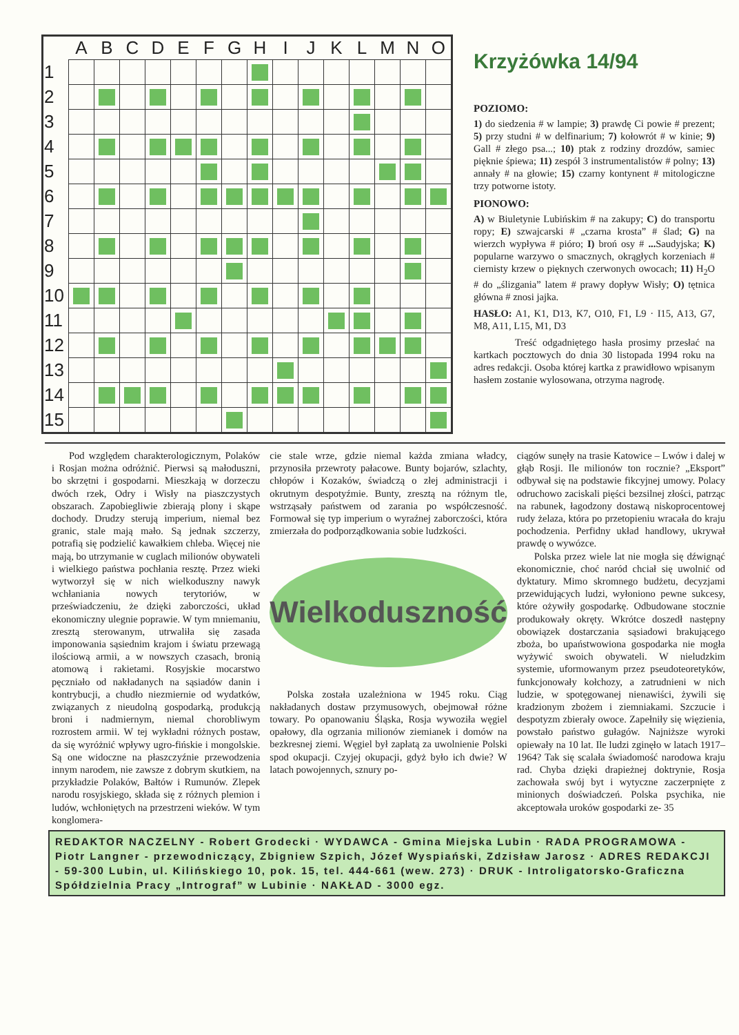| | A | B | C | D | E | F | G | H | I | J | K | L | M | N | O |
| --- | --- | --- | --- | --- | --- | --- | --- | --- | --- | --- | --- | --- | --- | --- | --- |
| 1 | | | | | | | | | | | | | | | |
| 2 | | | | | | | | | | | | | | | |
| 3 | | | | | | | | | | | | | | | |
| 4 | | | | | | | | | | | | | | | |
| 5 | | | | | | | | | | | | | | | |
| 6 | | | | | | | | | | | | | | | |
| 7 | | | | | | | | | | | | | | | |
| 8 | | | | | | | | | | | | | | | |
| 9 | | | | | | | | | | | | | | | |
| 10 | | | | | | | | | | | | | | | |
| 11 | | | | | | | | | | | | | | | |
| 12 | | | | | | | | | | | | | | | |
| 13 | | | | | | | | | | | | | | | |
| 14 | | | | | | | | | | | | | | | |
| 15 | | | | | | | | | | | | | | | |
Krzyżówka 14/94
POZIOMO:
1) do siedzenia # w lampie; 3) prawdę Ci powie # prezent; 5) przy studni # w delfinarium; 7) kołowrót # w kinie; 9) Gall # złego psa...; 10) ptak z rodziny drozdów, samiec pięknie śpiewa; 11) zespół 3 instrumentalistów # polny; 13) annały # na głowie; 15) czarny kontynent # mitologiczne trzy potworne istoty.
PIONOWO:
A) w Biuletynie Lubińskim # na zakupy; C) do transportu ropy; E) szwajcarski # „czarna krosta” # ślad; G) na wierzch wypływa # pióro; I) broń osy # ... Saudyjska; K) popularne warzywo o smacznych, okrągłych korzeniach # ciernisty krzew o pięknych czerwonych owocach; 11) H<sub>2</sub>O # do „ślizgania” latem # prawy dopływ Wisły; O) tętnica główna # znosi jajka.
HASŁO: A1, K1, D13, K7, O10, F1, L9 · I15, A13, G7, M8, A11, L15, M1, D3
Treść odgadniętego hasła prosimy przesłać na kartkach pocztowych do dnia 30 listopada 1994 roku na adres redakcji. Osoba której kartka z prawidłowo wpisanym hasłem zostanie wylosowana, otrzyma nagrodę.
Pod względem charakterologicznym, Polaków i Rosjan można odróżnić. Pierwsi są małoduszni, bo skrzętni i gospodarni. Mieszkają w dorzeczu dwóch rzek, Odry i Wisły na piaszczystych obszarach. Zapobiegliwie zbierają plony i skąpe dochody. Drudzy sterują imperium, niemal bez granic, stale mają mało. Są jednak szczerzy, potrafią się podzielić kawałkiem chleba. Więcej nie mają, bo utrzymanie w cuglach milionów obywateli i wielkiego państwa pochłania resztę. Przez wieki wytworzył się w nich wielkoduszny nawyk wchłaniania nowych terytoriów, w przeświadczeniu, że dzięki zaborczości, układ ekonomiczny ulegnie poprawie. W tym mniemaniu, zresztą sterowanym, utrwaliła się zasada imponowania sąsiednim krajom i światu przewagą ilościową armii, a w nowszych czasach, bronią atomową i rakietami. Rosyjskie mocarstwo pęczniało od nakładanych na sąsiadów danin i kontrybucji, a chudło niezmiernie od wydatków, związanych z nieudolną gospodarką, produkcją broni i nadmiernym, niemal chorobliwym rozrostem armii. W tej wykładni różnych postaw, da się wyróżnić wpływy ugro-fińskie i mongolskie. Są one widoczne na płaszczyźnie przewodzenia innym narodem, nie zawsze z dobrym skutkiem, na przykładzie Polaków, Bałtów i Rumunów. Zlepek narodu rosyjskiego, składa się z różnych plemion i ludów, wchłoniętych na przestrzeni wieków. W tym konglomera-
cie stale wrze, gdzie niemal każda zmiana władcy, przynosiła przewroty pałacowe. Bunty bojarów, szlachty, chłopów i Kozaków, świadczą o złej administracji i okrutnym despotyźmie. Bunty, zresztą na różnym tle, wstrząsały państwem od zarania po współczesność. Formował się typ imperium o wyraźnej zaborczości, która zmierzała do podporządkowania sobie ludzkości.
Wielkoduszność
Polska została uzależniona w 1945 roku. Ciąg nakładanych dostaw przymusowych, obejmował różne towary. Po opanowaniu Śląska, Rosja wywoziła węgiel opałowy, dla ogrzania milionów ziemianek i domów na bezkresnej ziemi. Węgiel był zapłatą za uwolnienie Polski spod okupacji. Czyjej okupacji, gdyż było ich dwie? W latach powojennych, sznury po-
ciągów sunęły na trasie Katowice – Lwów i dalej w głąb Rosji. Ile milionów ton rocznie? „Eksport” odbywał się na podstawie fikcyjnej umowy. Polacy odruchowo zaciskali pięści bezsilnej złości, patrząc na rabunek, łagodzony dostawą niskoprocentowej rudy żelaza, która po przetopieniu wracała do kraju pochodzenia. Perfidny układ handlowy, ukrywał prawdę o wywózce.
Polska przez wiele lat nie mogła się dźwignąć ekonomicznie, choć naród chciał się uwolnić od dyktatury. Mimo skromnego budżetu, decyzjami przewidujących ludzi, wyłoniono pewne sukcesy, które ożywiły gospodarkę. Odbudowane stocznie produkowały okręty. Wkrótce doszedł następny obowiązek dostarczania sąsiadowi brakującego zboża, bo upaństwowiona gospodarka nie mogła wyżywić swoich obywateli. W nieludzkim systemie, uformowanym przez pseudoteoretyków, funkcjonowały kołchozy, a zatrudnieni w nich ludzie, w spotęgowanej nienawiści, żywili się kradzionym zbożem i ziemniakami. Szczucie i despotyzm zbierały owoce. Zapełniły się więzienia, powstało państwo gułagów. Najniższe wyroki opiewały na 10 lat. Ile ludzi zginęło w latach 1917–1964? Tak się scalała świadomość narodowa kraju rad. Chyba dzięki drapieżnej doktrynie, Rosja zachowała swój byt i wytyczne zaczerpnięte z minionych doświadczeń. Polska psychika, nie akceptowała uroków gospodarki ze- 35
REDAKTOR NACZELNY - Robert Grodecki · WYDAWCA - Gmina Miejska Lubin · RADA PROGRAMOWA - Piotr Langner - przewodniczący, Zbigniew Szpich, Józef Wyspiański, Zdzisław Jarosz · ADRES REDAKCJI - 59-300 Lubin, ul. Kilińskiego 10, pok. 15, tel. 444-661 (wew. 273) · DRUK - Introligatorsko-Graficzna Spółdzielnia Pracy „Intrograf” w Lubinie · NAKŁAD - 3000 egz.